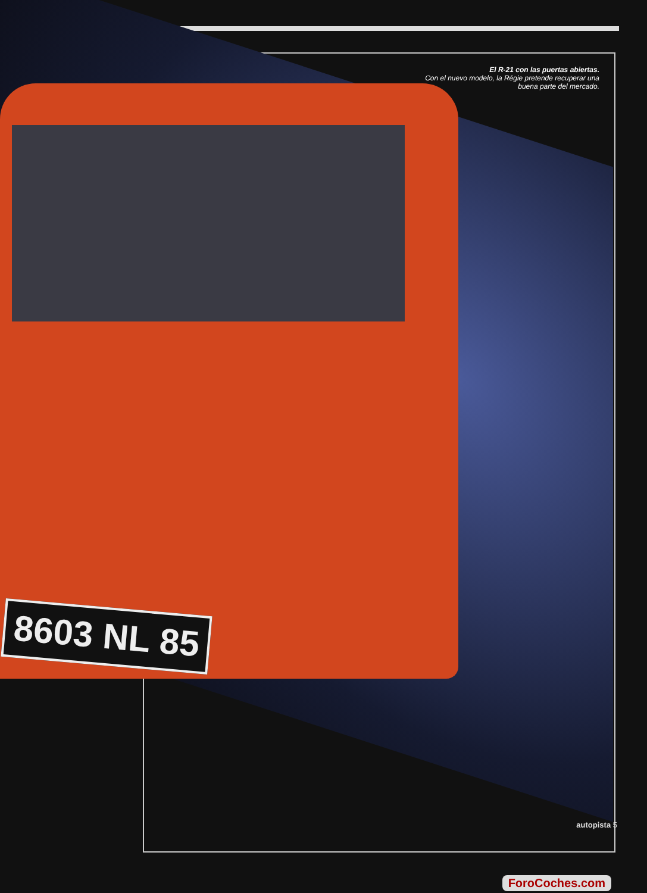El R-21 con las puertas abiertas.
Con el nuevo modelo, la Régie pretende recuperar una
buena parte del mercado.
8603 NL 85
autopista 5
ForoCoches.com